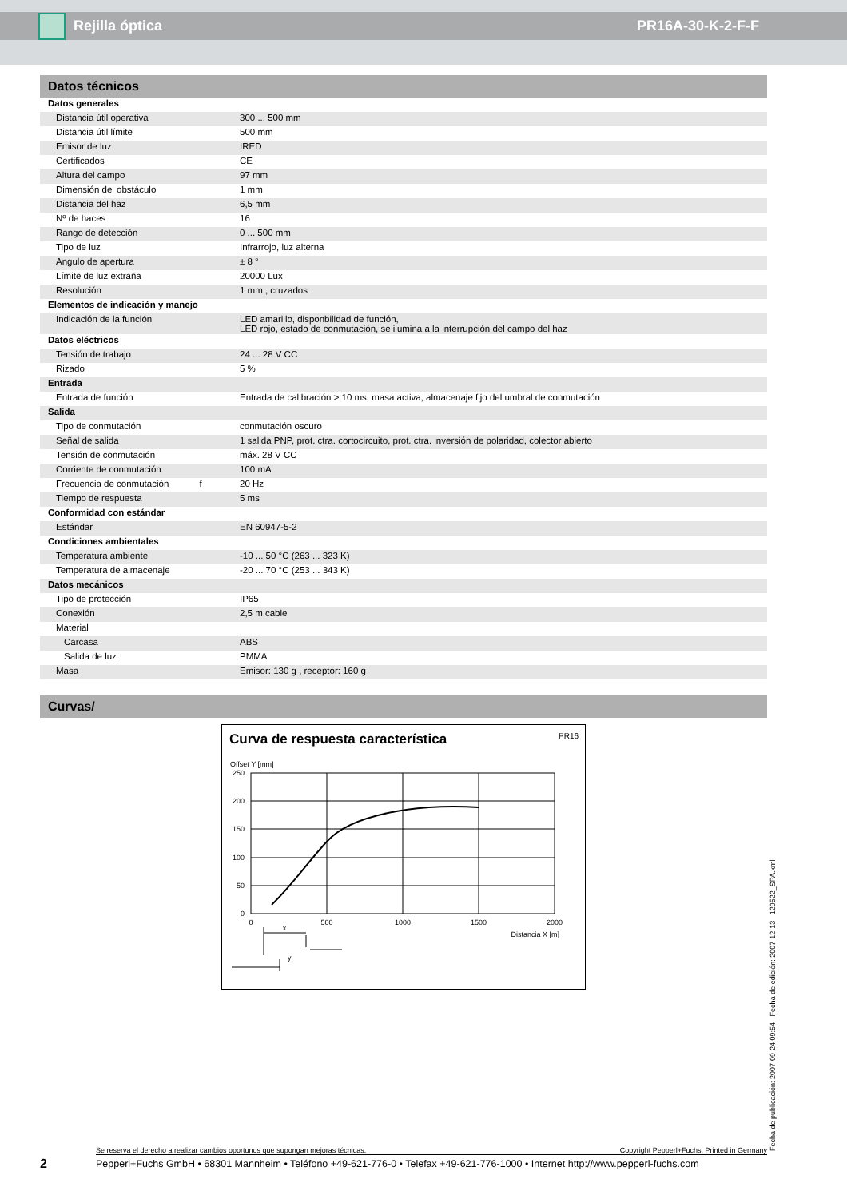Rejilla óptica PR16A-30-K-2-F-F
Datos técnicos
| Datos generales | |
| Distancia útil operativa | 300 ... 500 mm |
| Distancia útil límite | 500 mm |
| Emisor de luz | IRED |
| Certificados | CE |
| Altura del campo | 97 mm |
| Dimensión del obstáculo | 1 mm |
| Distancia del haz | 6,5 mm |
| Nº de haces | 16 |
| Rango de detección | 0 ... 500 mm |
| Tipo de luz | Infrarrojo, luz alterna |
| Angulo de apertura | ± 8 ° |
| Límite de luz extraña | 20000 Lux |
| Resolución | 1 mm , cruzados |
| Elementos de indicación y manejo | |
| Indicación de la función | LED amarillo, disponbilidad de función, LED rojo, estado de conmutación, se ilumina a la interrupción del campo del haz |
| Datos eléctricos | |
| Tensión de trabajo | 24 ... 28 V CC |
| Rizado | 5 % |
| Entrada | |
| Entrada de función | Entrada de calibración > 10 ms, masa activa, almacenaje fijo del umbral de conmutación |
| Salida | |
| Tipo de conmutación | conmutación oscuro |
| Señal de salida | 1 salida PNP, prot. ctra. cortocircuito, prot. ctra. inversión de polaridad, colector abierto |
| Tensión de conmutación | máx. 28 V CC |
| Corriente de conmutación | 100 mA |
| Frecuencia de conmutación f | 20 Hz |
| Tiempo de respuesta | 5 ms |
| Conformidad con estándar | |
| Estándar | EN 60947-5-2 |
| Condiciones ambientales | |
| Temperatura ambiente | -10 ... 50 °C (263 ... 323 K) |
| Temperatura de almacenaje | -20 ... 70 °C (253 ... 343 K) |
| Datos mecánicos | |
| Tipo de protección | IP65 |
| Conexión | 2,5 m cable |
| Material | |
| Carcasa | ABS |
| Salida de luz | PMMA |
| Masa | Emisor: 130 g , receptor: 160 g |
Curvas/
Curva de respuesta característica PR16
Offset Y [mm]
250
200
150
100
50
0
0
500
1000
1500
2000
x
Distancia X [m]
y
Fecha de publicación: 2007-09-24 09:54 Fecha de edición: 2007-12-13 129522_SPA.xml
Se reserva el derecho a realizar cambios oportunos que supongan mejoras técnicas. Copyright Pepperl+Fuchs, Printed in Germany
2
Pepperl+Fuchs GmbH • 68301 Mannheim • Teléfono +49-621-776-0 • Telefax +49-621-776-1000 • Internet http://www.pepperl-fuchs.com